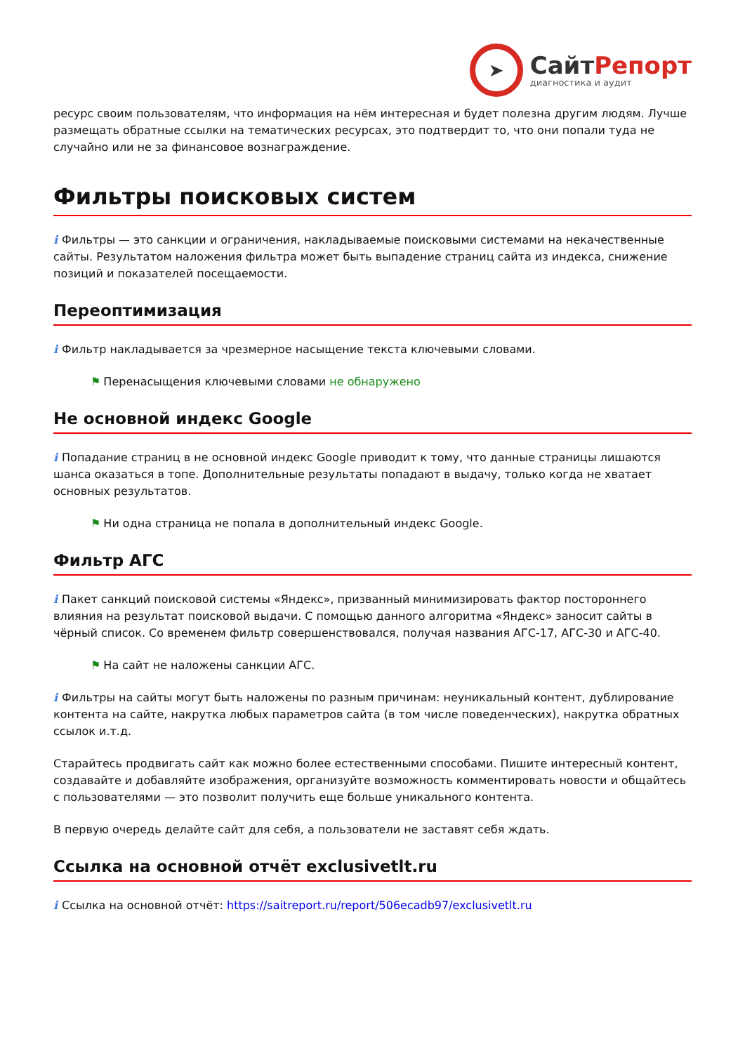➤
СайтРепорт
диагностика и аудит
ресурс своим пользователям, что информация на нём интересная и будет полезна другим людям. Лучше размещать обратные ссылки на тематических ресурсах, это подтвердит то, что они попали туда не случайно или не за финансовое вознаграждение.
Фильтры поисковых систем
i Фильтры — это санкции и ограничения, накладываемые поисковыми системами на некачественные сайты. Результатом наложения фильтра может быть выпадение страниц сайта из индекса, снижение позиций и показателей посещаемости.
Переоптимизация
i Фильтр накладывается за чрезмерное насыщение текста ключевыми словами.
⚑ Перенасыщения ключевыми словами не обнаружено
Не основной индекс Google
i Попадание страниц в не основной индекс Google приводит к тому, что данные страницы лишаются шанса оказаться в топе. Дополнительные результаты попадают в выдачу, только когда не хватает основных результатов.
⚑ Ни одна страница не попала в дополнительный индекс Google.
Фильтр АГС
i Пакет санкций поисковой системы «Яндекс», призванный минимизировать фактор постороннего влияния на результат поисковой выдачи. С помощью данного алгоритма «Яндекс» заносит сайты в чёрный список. Со временем фильтр совершенствовался, получая названия АГС-17, АГС-30 и АГС-40.
⚑ На сайт не наложены санкции АГС.
i Фильтры на сайты могут быть наложены по разным причинам: неуникальный контент, дублирование контента на сайте, накрутка любых параметров сайта (в том числе поведенческих), накрутка обратных ссылок и.т.д.
Старайтесь продвигать сайт как можно более естественными способами. Пишите интересный контент, создавайте и добавляйте изображения, организуйте возможность комментировать новости и общайтесь с пользователями — это позволит получить еще больше уникального контента.
В первую очередь делайте сайт для себя, а пользователи не заставят себя ждать.
Ссылка на основной отчёт exclusivetlt.ru
i Ссылка на основной отчёт: https://saitreport.ru/report/506ecadb97/exclusivetlt.ru